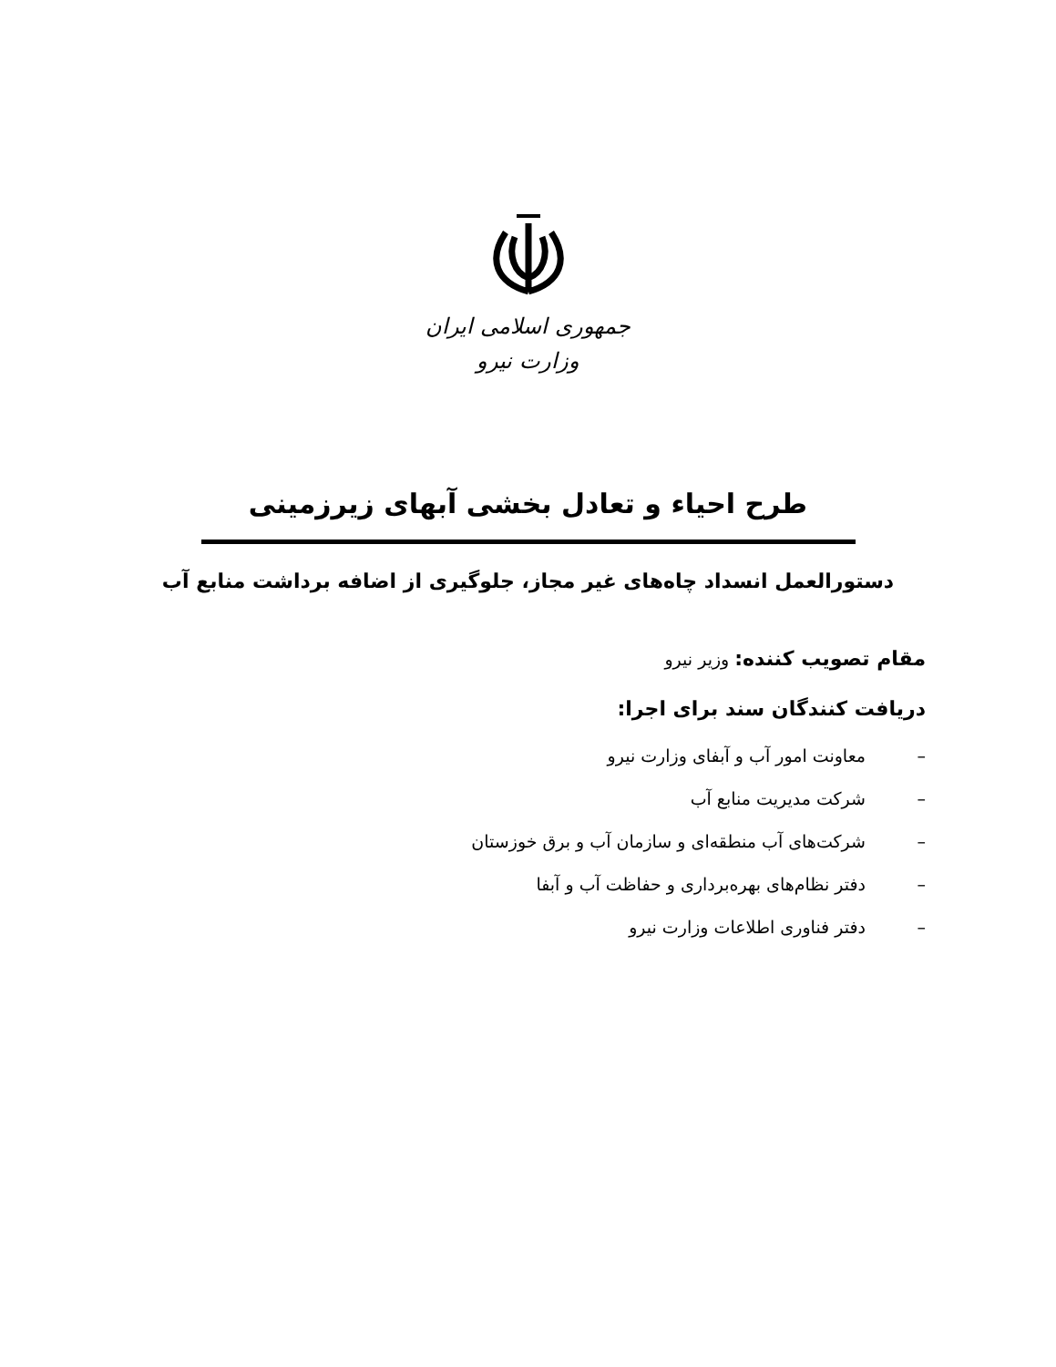جمهوری اسلامی ایران
وزارت نیرو
طرح احیاء و تعادل بخشی آبهای زیرزمینی
دستورالعمل انسداد چاه‌های غیر مجاز، جلوگیری از اضافه برداشت منابع آب
مقام تصویب کننده: وزیر نیرو
دریافت کنندگان سند برای اجرا:
– معاونت امور آب و آبفای وزارت نیرو
– شرکت مدیریت منابع آب
– شرکت‌های آب منطقه‌ای و سازمان آب و برق خوزستان
– دفتر نظام‌های بهره‌برداری و حفاظت آب و آبفا
– دفتر فناوری اطلاعات وزارت نیرو